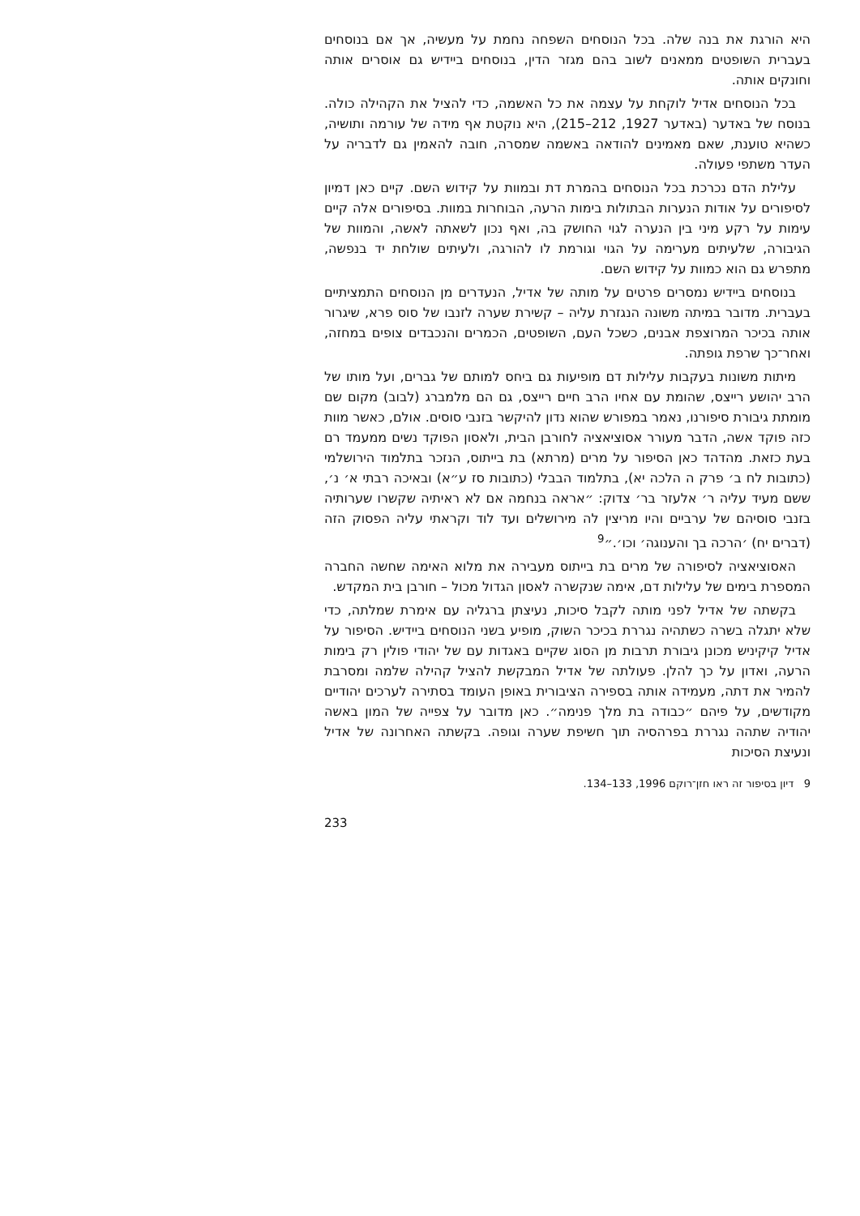היא הורגת את בנה שלה. בכל הנוסחים השפחה נחמת על מעשיה, אך אם בנוסחים בעברית השופטים ממאנים לשוב בהם מגזר הדין, בנוסחים ביידיש גם אוסרים אותה וחונקים אותה.
בכל הנוסחים אדיל לוקחת על עצמה את כל האשמה, כדי להציל את הקהילה כולה. בנוסח של באדער (באדער 1927, 212–215), היא נוקטת אף מידה של עורמה ותושיה, כשהיא טוענת, שאם מאמינים להודאה באשמה שמסרה, חובה להאמין גם לדבריה על העדר משתפי פעולה.
עלילת הדם נכרכת בכל הנוסחים בהמרת דת ובמוות על קידוש השם. קיים כאן דמיון לסיפורים על אודות הנערות הבתולות בימות הרעה, הבוחרות במוות. בסיפורים אלה קיים עימות על רקע מיני בין הנערה לגוי החושק בה, ואף נכון לשאתה לאשה, והמוות של הגיבורה, שלעיתים מערימה על הגוי וגורמת לו להורגה, ולעיתים שולחת יד בנפשה, מתפרש גם הוא כמוות על קידוש השם.
בנוסחים ביידיש נמסרים פרטים על מותה של אדיל, הנעדרים מן הנוסחים התמציתיים בעברית. מדובר במיתה משונה הנגזרת עליה – קשירת שערה לזנבו של סוס פרא, שיגרור אותה בכיכר המרוצפת אבנים, כשכל העם, השופטים, הכמרים והנכבדים צופים במחזה, ואחר־כך שרפת גופתה.
מיתות משונות בעקבות עלילות דם מופיעות גם ביחס למותם של גברים, ועל מותו של הרב יהושע רייצס, שהומת עם אחיו הרב חיים רייצס, גם הם מלמברג (לבוב) מקום שם מומתת גיבורת סיפורנו, נאמר במפורש שהוא נדון להיקשר בזנבי סוסים. אולם, כאשר מוות כזה פוקד אשה, הדבר מעורר אסוציאציה לחורבן הבית, ולאסון הפוקד נשים ממעמד רם בעת כזאת. מהדהד כאן הסיפור על מרים (מרתא) בת בייתוס, הנזכר בתלמוד הירושלמי (כתובות לח ב׳ פרק ה הלכה יא), בתלמוד הבבלי (כתובות סז ע״א) ובאיכה רבתי א׳ נ׳, ששם מעיד עליה ר׳ אלעזר בר׳ צדוק: ״אראה בנחמה אם לא ראיתיה שקשרו שערותיה בזנבי סוסיהם של ערביים והיו מריצין לה מירושלים ועד לוד וקראתי עליה הפסוק הזה (דברים יח) ׳הרכה בך והענוגה׳ וכו׳.״<sup>9</sup>
האסוציאציה לסיפורה של מרים בת בייתוס מעבירה את מלוא האימה שחשה החברה המספרת בימים של עלילות דם, אימה שנקשרה לאסון הגדול מכול – חורבן בית המקדש.
בקשתה של אדיל לפני מותה לקבל סיכות, נעיצתן ברגליה עם אימרת שמלתה, כדי שלא יתגלה בשרה כשתהיה נגררת בכיכר השוק, מופיע בשני הנוסחים ביידיש. הסיפור על אדיל קיקיניש מכונן גיבורת תרבות מן הסוג שקיים באגדות עם של יהודי פולין רק בימות הרעה, ואדון על כך להלן. פעולתה של אדיל המבקשת להציל קהילה שלמה ומסרבת להמיר את דתה, מעמידה אותה בספירה הציבורית באופן העומד בסתירה לערכים יהודיים מקודשים, על פיהם ״כבודה בת מלך פנימה״. כאן מדובר על צפייה של המון באשה יהודיה שתהה נגררת בפרהסיה תוך חשיפת שערה וגופה. בקשתה האחרונה של אדיל ונעיצת הסיכות
9 דיון בסיפור זה ראו חזן־רוקם 1996, 133–134.
233